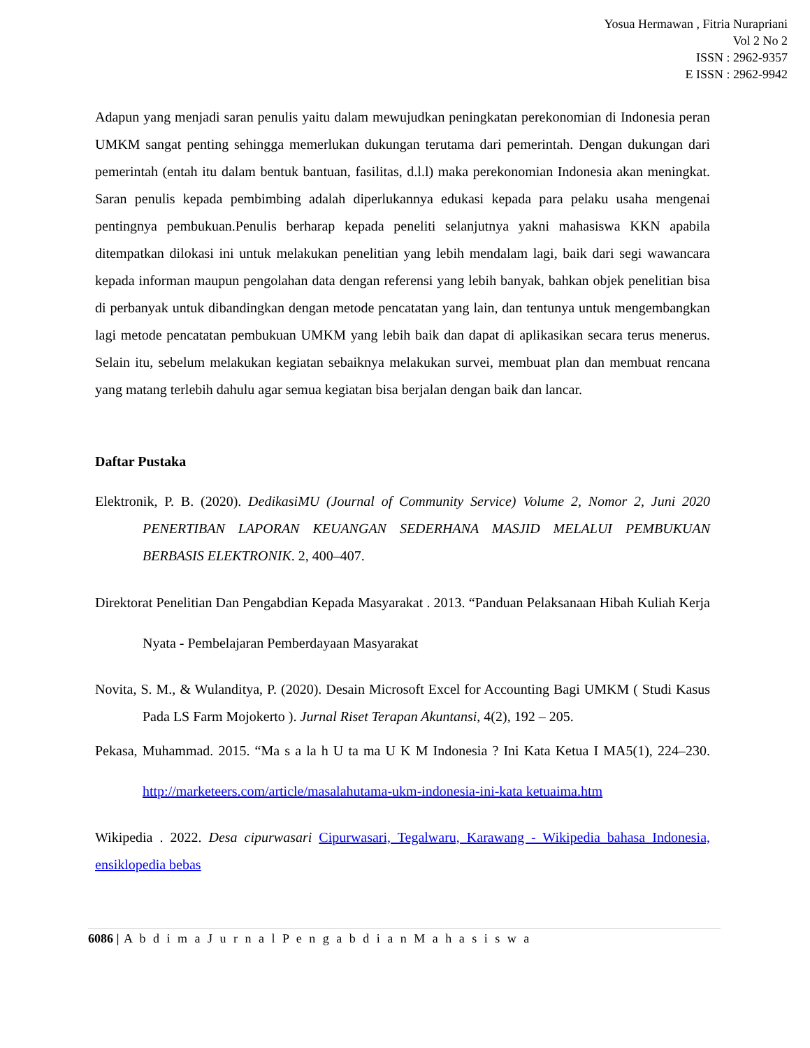Yosua Hermawan , Fitria Nurapriani
Vol 2 No 2
ISSN : 2962-9357
E ISSN : 2962-9942
Adapun yang menjadi saran penulis yaitu dalam mewujudkan peningkatan perekonomian di Indonesia peran UMKM sangat penting sehingga memerlukan dukungan terutama dari pemerintah. Dengan dukungan dari pemerintah (entah itu dalam bentuk bantuan, fasilitas, d.l.l) maka perekonomian Indonesia akan meningkat. Saran penulis kepada pembimbing adalah diperlukannya edukasi kepada para pelaku usaha mengenai pentingnya pembukuan.Penulis berharap kepada peneliti selanjutnya yakni mahasiswa KKN apabila ditempatkan dilokasi ini untuk melakukan penelitian yang lebih mendalam lagi, baik dari segi wawancara kepada informan maupun pengolahan data dengan referensi yang lebih banyak, bahkan objek penelitian bisa di perbanyak untuk dibandingkan dengan metode pencatatan yang lain, dan tentunya untuk mengembangkan lagi metode pencatatan pembukuan UMKM yang lebih baik dan dapat di aplikasikan secara terus menerus. Selain itu, sebelum melakukan kegiatan sebaiknya melakukan survei, membuat plan dan membuat rencana yang matang terlebih dahulu agar semua kegiatan bisa berjalan dengan baik dan lancar.
Daftar Pustaka
Elektronik, P. B. (2020). DedikasiMU (Journal of Community Service) Volume 2, Nomor 2, Juni 2020 PENERTIBAN LAPORAN KEUANGAN SEDERHANA MASJID MELALUI PEMBUKUAN BERBASIS ELEKTRONIK. 2, 400–407.
Direktorat Penelitian Dan Pengabdian Kepada Masyarakat . 2013. “Panduan Pelaksanaan Hibah Kuliah Kerja Nyata - Pembelajaran Pemberdayaan Masyarakat
Novita, S. M., & Wulanditya, P. (2020). Desain Microsoft Excel for Accounting Bagi UMKM ( Studi Kasus Pada LS Farm Mojokerto ). Jurnal Riset Terapan Akuntansi, 4(2), 192 – 205.
Pekasa, Muhammad. 2015. “Ma s a la h U ta ma U K M Indonesia ? Ini Kata Ketua I MA5(1), 224–230. http://marketeers.com/article/masalahutama-ukm-indonesia-ini-kata ketuaima.htm
Wikipedia . 2022. Desa cipurwasari Cipurwasari, Tegalwaru, Karawang - Wikipedia bahasa Indonesia, ensiklopedia bebas
6086 | A b d i m a J u r n a l P e n g a b d i a n M a h a s i s w a